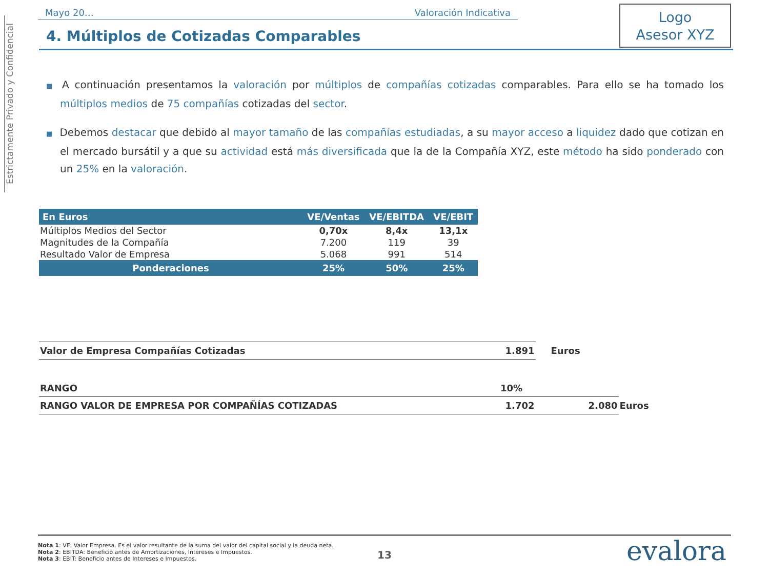Estrictamente Privado y Confidencial
Mayo 20… Valoración Indicativa
Logo
Asesor XYZ
4. Múltiplos de Cotizadas Comparables
■ A continuación presentamos la valoración por múltiplos de compañías cotizadas comparables. Para ello se ha tomado los múltiplos medios de 75 compañías cotizadas del sector.
■ Debemos destacar que debido al mayor tamaño de las compañías estudiadas, a su mayor acceso a liquidez dado que cotizan en el mercado bursátil y a que su actividad está más diversificada que la de la Compañía XYZ, este método ha sido ponderado con un 25% en la valoración.
| En Euros | VE/Ventas | VE/EBITDA | VE/EBIT |
| --- | --- | --- | --- |
| Múltiplos Medios del Sector | 0,70x | 8,4x | 13,1x |
| Magnitudes de la Compañía | 7.200 | 119 | 39 |
| Resultado Valor de Empresa | 5.068 | 991 | 514 |
| Ponderaciones | 25% | 50% | 25% |
| Valor de Empresa Compañías Cotizadas | 1.891 | Euros | |
| RANGO | 10% | | |
| RANGO VALOR DE EMPRESA POR COMPAÑÍAS COTIZADAS | 1.702 | 2.080 | Euros |
Nota 1: VE: Valor Empresa. Es el valor resultante de la suma del valor del capital social y la deuda neta.
Nota 2: EBITDA: Beneficio antes de Amortizaciones, Intereses e Impuestos.
Nota 3: EBIT: Beneficio antes de Intereses e Impuestos.
13 evalora